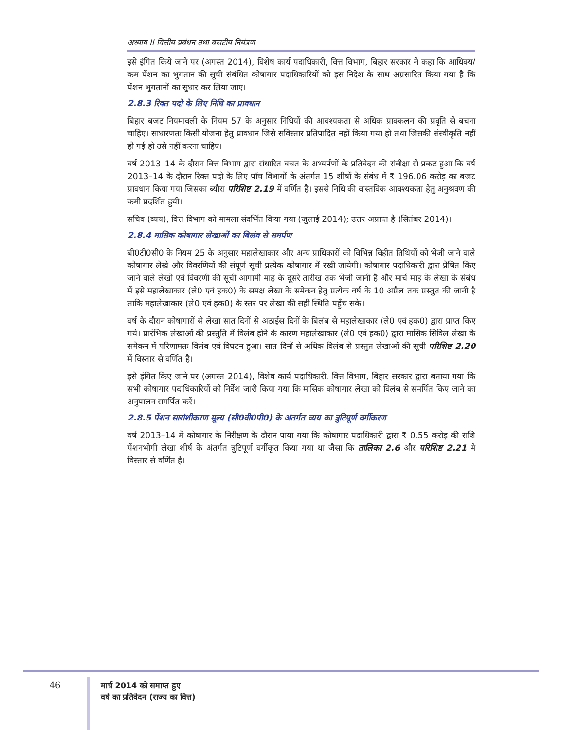अध्याय II वित्तीय प्रबंधन तथा बजटीय नियंत्रण
इसे इंगित किये जाने पर (अगस्त 2014), विशेष कार्य पदाधिकारी, वित्त विभाग, बिहार सरकार ने कहा कि आधिक्य/कम पेंशन का भुगतान की सूची संबंधित कोषागार पदाधिकारियों को इस निदेश के साथ अग्रसारित किया गया है कि पेंशन भुगतानों का सुधार कर लिया जाए।
2.8.3 रिक्त पदो के लिए निधि का प्रावधान
बिहार बजट नियमावली के नियम 57 के अनुसार निधियों की आवश्यकता से अधिक प्राक्कलन की प्रवृति से बचना चाहिए। साधारणतः किसी योजना हेतु प्रावधान जिसे सविस्तार प्रतिपादित नहीं किया गया हो तथा जिसकी संस्वीकृति नहीं हो गई हो उसे नहीं करना चाहिए।
वर्ष 2013–14 के दौरान वित्त विभाग द्वारा संधारित बचत के अभ्यर्पणों के प्रतिवेदन की संवीक्षा से प्रकट हुआ कि वर्ष 2013–14 के दौरान रिक्त पदो के लिए पाँच विभागों के अंतर्गत 15 शीर्षो के संबंध में ₹ 196.06 करोड़ का बजट प्रावधान किया गया जिसका ब्यौरा परिशिष्ट 2.19 में वर्णित है। इससे निधि की वास्तविक आवश्यकता हेतु अनुश्रवण की कमी प्रदर्शित हुयी।
सचिव (व्यय), वित्त विभाग को मामला संदर्भित किया गया (जुलाई 2014); उत्तर अप्राप्त है (सितंबर 2014)।
2.8.4 मासिक कोषागार लेखाओं का बिलंव से समर्पण
बी0टी0सी0 के नियम 25 के अनुसार महालेखाकार और अन्य प्राधिकारों को विभिन्न विहीत तिथियों को भेजी जाने वाले कोषागार लेखे और विवरणियों की संपूर्ण सूची प्रत्येक कोषागार में रखी जायेगी। कोषागार पदाधिकारी द्वारा प्रेषित किए जाने वाले लेखों एवं विवरणी की सूची आगामी माह के दूसरे तारीख तक भेजी जानी है और मार्च माह के लेखा के संबंध में इसे महालेखाकार (ले0 एवं हक0) के समक्ष लेखा के समेकन हेतु प्रत्येक वर्ष के 10 अप्रैल तक प्रस्तुत की जानी है ताकि महालेखाकार (ले0 एवं हक0) के स्तर पर लेखा की सही स्थिति पहुँच सके।
वर्ष के दौरान कोषागारों से लेखा सात दिनों से अठाईस दिनों के बिलंब से महालेखाकार (ले0 एवं हक0) द्वारा प्राप्त किए गये। प्रारंभिक लेखाओं की प्रस्तुति में विलंब होने के कारण महालेखाकार (ले0 एवं हक0) द्वारा मासिक सिविल लेखा के समेकन में परिणामतः विलंब एवं विघटन हुआ। सात दिनों से अधिक विलंब से प्रस्तुत लेखाओं की सूची परिशिष्ट 2.20 में विस्तार से वर्णित है।
इसे इंगित किए जाने पर (अगस्त 2014), विशेष कार्य पदाधिकारी, वित्त विभाग, बिहार सरकार द्वारा बताया गया कि सभी कोषागार पदाधिकारियों को निर्देश जारी किया गया कि मासिक कोषागार लेखा को विलंब से समर्पित किए जाने का अनुपालन समर्पित करें।
2.8.5 पेंशन सारांशीकरण मूल्य (सी0वी0पी0) के अंतर्गत व्यय का त्रुटिपूर्ण वर्गीकरण
वर्ष 2013–14 में कोषागार के निरीक्षण के दौरान पाया गया कि कोषागार पदाधिकारी द्वारा ₹ 0.55 करोड़ की राशि पेंशनभोगी लेखा शीर्ष के अंतर्गत त्रुटिपूर्ण वर्गीकृत किया गया था जैसा कि तालिका 2.6 और परिशिष्ट 2.21 मे विस्तार से वर्णित है।
46
मार्च 2014 को समाप्त हुए
वर्ष का प्रतिवेदन (राज्य का वित्त)